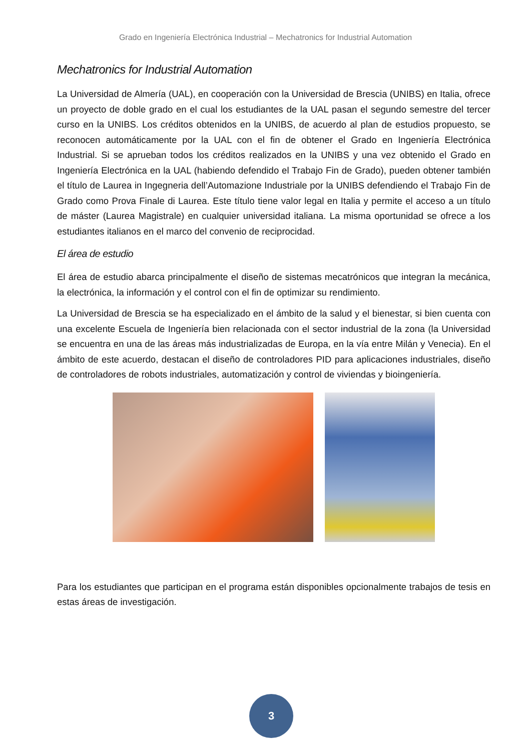Grado en Ingeniería Electrónica Industrial – Mechatronics for Industrial Automation
Mechatronics for Industrial Automation
La Universidad de Almería (UAL), en cooperación con la Universidad de Brescia (UNIBS) en Italia, ofrece un proyecto de doble grado en el cual los estudiantes de la UAL pasan el segundo semestre del tercer curso en la UNIBS. Los créditos obtenidos en la UNIBS, de acuerdo al plan de estudios propuesto, se reconocen automáticamente por la UAL con el fin de obtener el Grado en Ingeniería Electrónica Industrial. Si se aprueban todos los créditos realizados en la UNIBS y una vez obtenido el Grado en Ingeniería Electrónica en la UAL (habiendo defendido el Trabajo Fin de Grado), pueden obtener también el título de Laurea in Ingegneria dell’Automazione Industriale por la UNIBS defendiendo el Trabajo Fin de Grado como Prova Finale di Laurea. Este título tiene valor legal en Italia y permite el acceso a un título de máster (Laurea Magistrale) en cualquier universidad italiana. La misma oportunidad se ofrece a los estudiantes italianos en el marco del convenio de reciprocidad.
El área de estudio
El área de estudio abarca principalmente el diseño de sistemas mecatrónicos que integran la mecánica, la electrónica, la información y el control con el fin de optimizar su rendimiento.
La Universidad de Brescia se ha especializado en el ámbito de la salud y el bienestar, si bien cuenta con una excelente Escuela de Ingeniería bien relacionada con el sector industrial de la zona (la Universidad se encuentra en una de las áreas más industrializadas de Europa, en la vía entre Milán y Venecia). En el ámbito de este acuerdo, destacan el diseño de controladores PID para aplicaciones industriales, diseño de controladores de robots industriales, automatización y control de viviendas y bioingeniería.
Para los estudiantes que participan en el programa están disponibles opcionalmente trabajos de tesis en estas áreas de investigación.
3